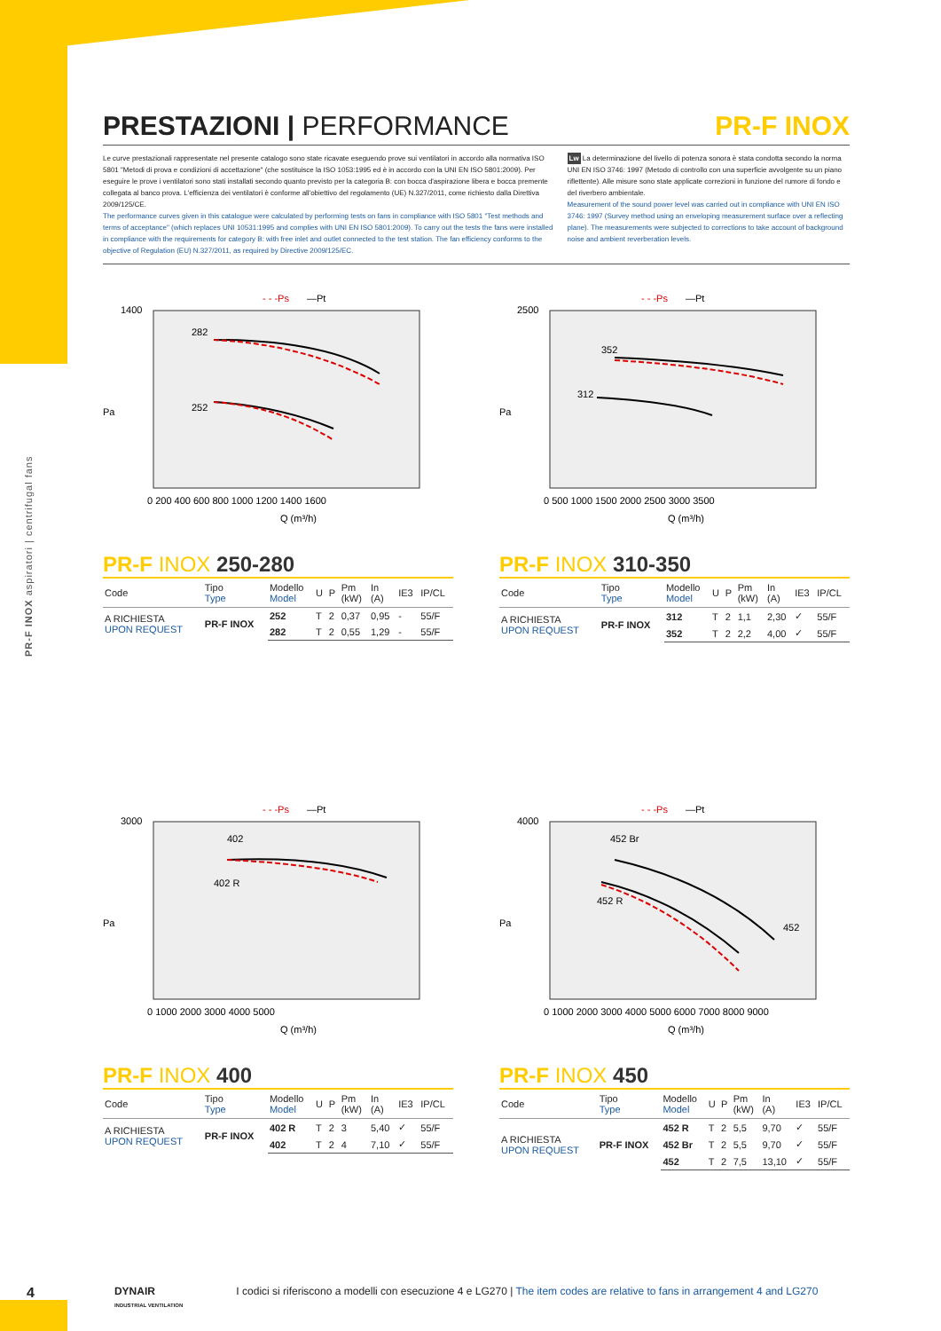PR-F INOX aspiratori | centrifugal fans
PRESTAZIONI | PERFORMANCE PR-F INOX
Le curve prestazionali rappresentate nel presente catalogo sono state ricavate eseguendo prove sui ventilatori in accordo alla normativa ISO 5801 "Metodi di prova e condizioni di accettazione" (che sostituisce la ISO 1053:1995 ed è in accordo con la UNI EN ISO 5801:2009). Per eseguire le prove i ventilatori sono stati installati secondo quanto previsto per la categoria B: con bocca d'aspirazione libera e bocca premente collegata al banco prova. L'efficienza dei ventilatori è conforme all'obiettivo del regolamento (UE) N.327/2011, come richiesto dalla Direttiva 2009/125/CE.
The performance curves given in this catalogue were calculated by performing tests on fans in compliance with ISO 5801 "Test methods and terms of acceptance" (which replaces UNI 10531:1995 and complies with UNI EN ISO 5801:2009). To carry out the tests the fans were installed in compliance with the requirements for category B: with free inlet and outlet connected to the test station. The fan efficiency conforms to the objective of Regulation (EU) N.327/2011, as required by Directive 2009/125/EC.
Lw La determinazione del livello di potenza sonora è stata condotta secondo la norma UNI EN ISO 3746: 1997 (Metodo di controllo con una superficie avvolgente su un piano riflettente). Alle misure sono state applicate correzioni in funzione del rumore di fondo e del riverbero ambientale.
Measurement of the sound power level was carried out in compliance with UNI EN ISO 3746: 1997 (Survey method using an enveloping measurement surface over a reflecting plane). The measurements were subjected to corrections to take account of background noise and ambient reverberation levels.
- - -Ps
—Pt
282
252
Pa
Q (m³/h)
1400
0 200 400 600 800 1000 1200 1400 1600
PR-F INOX 250-280
| Code | Tipo Type | Modello Model | U | P | Pm (kW) | In (A) | IE3 | IP/CL |
| --- | --- | --- | --- | --- | --- | --- | --- | --- |
| A RICHIESTA UPON REQUEST | PR-F INOX | 252 | T | 2 | 0,37 | 0,95 | - | 55/F |
| | | 282 | T | 2 | 0,55 | 1,29 | - | 55/F |
- - -Ps
—Pt
352
312
Pa
Q (m³/h)
2500
0 500 1000 1500 2000 2500 3000 3500
PR-F INOX 310-350
| Code | Tipo Type | Modello Model | U | P | Pm (kW) | In (A) | IE3 | IP/CL |
| --- | --- | --- | --- | --- | --- | --- | --- | --- |
| A RICHIESTA UPON REQUEST | PR-F INOX | 312 | T | 2 | 1,1 | 2,30 | ✓ | 55/F |
| | | 352 | T | 2 | 2,2 | 4,00 | ✓ | 55/F |
- - -Ps
—Pt
402
402 R
Pa
Q (m³/h)
3000
0 1000 2000 3000 4000 5000
PR-F INOX 400
| Code | Tipo Type | Modello Model | U | P | Pm (kW) | In (A) | IE3 | IP/CL |
| --- | --- | --- | --- | --- | --- | --- | --- | --- |
| A RICHIESTA UPON REQUEST | PR-F INOX | 402 R | T | 2 | 3 | 5,40 | ✓ | 55/F |
| | | 402 | T | 2 | 4 | 7,10 | ✓ | 55/F |
- - -Ps
—Pt
452 Br
452 R
452
Pa
Q (m³/h)
4000
0 1000 2000 3000 4000 5000 6000 7000 8000 9000
PR-F INOX 450
| Code | Tipo Type | Modello Model | U | P | Pm (kW) | In (A) | IE3 | IP/CL |
| --- | --- | --- | --- | --- | --- | --- | --- | --- |
| A RICHIESTA UPON REQUEST | PR-F INOX | 452 R | T | 2 | 5,5 | 9,70 | ✓ | 55/F |
| | | 452 Br | T | 2 | 5,5 | 9,70 | ✓ | 55/F |
| | | 452 | T | 2 | 7,5 | 13,10 | ✓ | 55/F |
4 DYNAIR
INDUSTRIAL VENTILATION I codici si riferiscono a modelli con esecuzione 4 e LG270 | The item codes are relative to fans in arrangement 4 and LG270